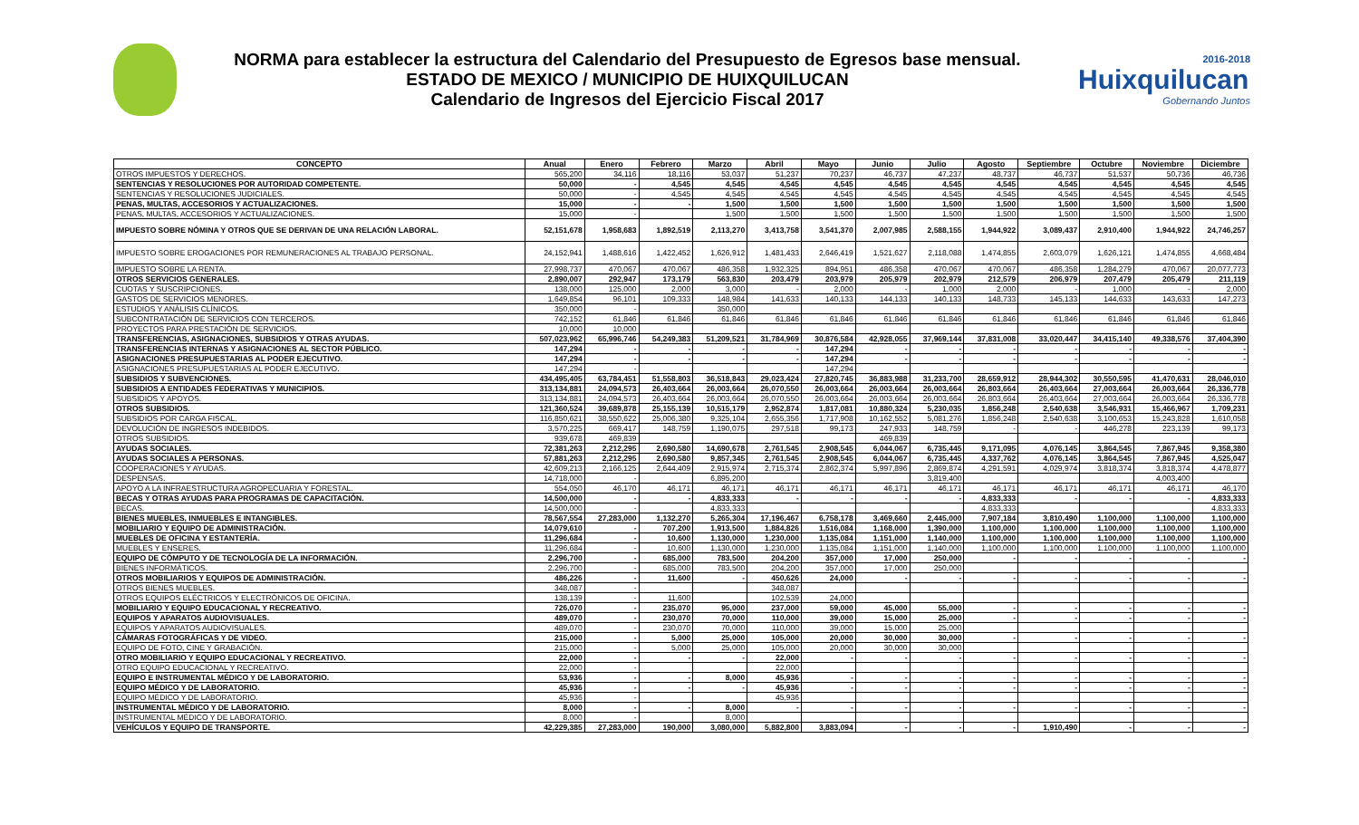NORMA para establecer la estructura del Calendario del Presupuesto de Egresos base mensual.
ESTADO DE MEXICO / MUNICIPIO DE HUIXQUILUCAN
Calendario de Ingresos del Ejercicio Fiscal 2017
2016-2018 Huixquilucan
Gobernando Juntos
| CONCEPTO | Anual | Enero | Febrero | Marzo | Abril | Mayo | Junio | Julio | Agosto | Septiembre | Octubre | Noviembre | Diciembre |
| --- | --- | --- | --- | --- | --- | --- | --- | --- | --- | --- | --- | --- | --- |
| OTROS IMPUESTOS Y DERECHOS. | 565,200 | 34,116 | 18,116 | 53,037 | 51,237 | 70,237 | 46,737 | 47,237 | 48,737 | 46,737 | 51,537 | 50,736 | 46,736 |
| SENTENCIAS Y RESOLUCIONES POR AUTORIDAD COMPETENTE. | 50,000 | - | 4,545 | 4,545 | 4,545 | 4,545 | 4,545 | 4,545 | 4,545 | 4,545 | 4,545 | 4,545 | 4,545 |
| SENTENCIAS Y RESOLUCIONES JUDICIALES. | 50,000 | - | 4,545 | 4,545 | 4,545 | 4,545 | 4,545 | 4,545 | 4,545 | 4,545 | 4,545 | 4,545 | 4,545 |
| PENAS, MULTAS, ACCESORIOS Y ACTUALIZACIONES. | 15,000 | - | - | 1,500 | 1,500 | 1,500 | 1,500 | 1,500 | 1,500 | 1,500 | 1,500 | 1,500 | 1,500 |
| PENAS, MULTAS, ACCESORIOS Y ACTUALIZACIONES. | 15,000 | - | | 1,500 | 1,500 | 1,500 | 1,500 | 1,500 | 1,500 | 1,500 | 1,500 | 1,500 | 1,500 |
| IMPUESTO SOBRE NÓMINA Y OTROS QUE SE DERIVAN DE UNA RELACIÓN LABORAL. | 52,151,678 | 1,958,683 | 1,892,519 | 2,113,270 | 3,413,758 | 3,541,370 | 2,007,985 | 2,588,155 | 1,944,922 | 3,089,437 | 2,910,400 | 1,944,922 | 24,746,257 |
| IMPUESTO SOBRE EROGACIONES POR REMUNERACIONES AL TRABAJO PERSONAL. | 24,152,941 | 1,488,616 | 1,422,452 | 1,626,912 | 1,481,433 | 2,646,419 | 1,521,627 | 2,118,088 | 1,474,855 | 2,603,079 | 1,626,121 | 1,474,855 | 4,668,484 |
| IMPUESTO SOBRE LA RENTA. | 27,998,737 | 470,067 | 470,067 | 486,358 | 1,932,325 | 894,951 | 486,358 | 470,067 | 470,067 | 486,358 | 1,284,279 | 470,067 | 20,077,773 |
| OTROS SERVICIOS GENERALES. | 2,890,007 | 292,947 | 173,179 | 563,830 | 203,479 | 203,979 | 205,979 | 202,979 | 212,579 | 206,979 | 207,479 | 205,479 | 211,119 |
| CUOTAS Y SUSCRIPCIONES. | 138,000 | 125,000 | 2,000 | 3,000 | - | 2,000 | - | 1,000 | 2,000 | - | 1,000 | - | 2,000 |
| GASTOS DE SERVICIOS MENORES. | 1,649,854 | 96,101 | 109,333 | 148,984 | 141,633 | 140,133 | 144,133 | 140,133 | 148,733 | 145,133 | 144,633 | 143,633 | 147,273 |
| ESTUDIOS Y ANÁLISIS CLÍNICOS. | 350,000 | - | | 350,000 | | | | | | | | | |
| SUBCONTRATACIÓN DE SERVICIOS CON TERCEROS. | 742,152 | 61,846 | 61,846 | 61,846 | 61,846 | 61,846 | 61,846 | 61,846 | 61,846 | 61,846 | 61,846 | 61,846 | 61,846 |
| PROYECTOS PARA PRESTACIÓN DE SERVICIOS. | 10,000 | 10,000 | | | | | | | | | | | |
| TRANSFERENCIAS, ASIGNACIONES, SUBSIDIOS Y OTRAS AYUDAS. | 507,023,962 | 65,996,746 | 54,249,383 | 51,209,521 | 31,784,969 | 30,876,584 | 42,928,055 | 37,969,144 | 37,831,008 | 33,020,447 | 34,415,140 | 49,338,576 | 37,404,390 |
| TRANSFERENCIAS INTERNAS Y ASIGNACIONES AL SECTOR PÚBLICO. | 147,294 | - | - | - | - | 147,294 | - | - | - | - | - | - | - |
| ASIGNACIONES PRESUPUESTARIAS AL PODER EJECUTIVO. | 147,294 | - | - | - | - | 147,294 | - | - | - | - | - | - | - |
| ASIGNACIONES PRESUPUESTARIAS AL PODER EJECUTIVO. | 147,294 | - | | | | 147,294 | | | | | | | |
| SUBSIDIOS Y SUBVENCIONES. | 434,495,405 | 63,784,451 | 51,558,803 | 36,518,843 | 29,023,424 | 27,820,745 | 36,883,988 | 31,233,700 | 28,659,912 | 28,944,302 | 30,550,595 | 41,470,631 | 28,046,010 |
| SUBSIDIOS A ENTIDADES FEDERATIVAS Y MUNICIPIOS. | 313,134,881 | 24,094,573 | 26,403,664 | 26,003,664 | 26,070,550 | 26,003,664 | 26,003,664 | 26,003,664 | 26,803,664 | 26,403,664 | 27,003,664 | 26,003,664 | 26,336,778 |
| SUBSIDIOS Y APOYOS. | 313,134,881 | 24,094,573 | 26,403,664 | 26,003,664 | 26,070,550 | 26,003,664 | 26,003,664 | 26,003,664 | 26,803,664 | 26,403,664 | 27,003,664 | 26,003,664 | 26,336,778 |
| OTROS SUBSIDIOS. | 121,360,524 | 39,689,878 | 25,155,139 | 10,515,179 | 2,952,874 | 1,817,081 | 10,880,324 | 5,230,035 | 1,856,248 | 2,540,638 | 3,546,931 | 15,466,967 | 1,709,231 |
| SUBSIDIOS POR CARGA FISCAL. | 116,850,621 | 38,550,622 | 25,006,380 | 9,325,104 | 2,655,356 | 1,717,908 | 10,162,552 | 5,081,276 | 1,856,248 | 2,540,638 | 3,100,653 | 15,243,828 | 1,610,058 |
| DEVOLUCIÓN DE INGRESOS INDEBIDOS. | 3,570,225 | 669,417 | 148,759 | 1,190,075 | 297,518 | 99,173 | 247,933 | 148,759 | - | - | 446,278 | 223,139 | 99,173 |
| OTROS SUBSIDIOS. | 939,678 | 469,839 | | | | | 469,839 | | | | | | |
| AYUDAS SOCIALES. | 72,381,263 | 2,212,295 | 2,690,580 | 14,690,678 | 2,761,545 | 2,908,545 | 6,044,067 | 6,735,445 | 9,171,095 | 4,076,145 | 3,864,545 | 7,867,945 | 9,358,380 |
| AYUDAS SOCIALES A PERSONAS. | 57,881,263 | 2,212,295 | 2,690,580 | 9,857,345 | 2,761,545 | 2,908,545 | 6,044,067 | 6,735,445 | 4,337,762 | 4,076,145 | 3,864,545 | 7,867,945 | 4,525,047 |
| COOPERACIONES Y AYUDAS. | 42,609,213 | 2,166,125 | 2,644,409 | 2,915,974 | 2,715,374 | 2,862,374 | 5,997,896 | 2,869,874 | 4,291,591 | 4,029,974 | 3,818,374 | 3,818,374 | 4,478,877 |
| DESPENSAS. | 14,718,000 | - | | 6,895,200 | | | | 3,819,400 | | | | 4,003,400 | |
| APOYO A LA INFRAESTRUCTURA AGROPECUARIA Y FORESTAL. | 554,050 | 46,170 | 46,171 | 46,171 | 46,171 | 46,171 | 46,171 | 46,171 | 46,171 | 46,171 | 46,171 | 46,171 | 46,170 |
| BECAS Y OTRAS AYUDAS PARA PROGRAMAS DE CAPACITACIÓN. | 14,500,000 | - | - | 4,833,333 | - | - | - | - | 4,833,333 | - | - | - | 4,833,333 |
| BECAS. | 14,500,000 | - | | 4,833,333 | | | | | 4,833,333 | | | | 4,833,333 |
| BIENES MUEBLES, INMUEBLES E INTANGIBLES. | 78,567,554 | 27,283,000 | 1,132,270 | 5,265,304 | 17,196,467 | 6,758,178 | 3,469,660 | 2,445,000 | 7,907,184 | 3,810,490 | 1,100,000 | 1,100,000 | 1,100,000 |
| MOBILIARIO Y EQUIPO DE ADMINISTRACIÓN. | 14,079,610 | - | 707,200 | 1,913,500 | 1,884,826 | 1,516,084 | 1,168,000 | 1,390,000 | 1,100,000 | 1,100,000 | 1,100,000 | 1,100,000 | 1,100,000 |
| MUEBLES DE OFICINA Y ESTANTERÍA. | 11,296,684 | - | 10,600 | 1,130,000 | 1,230,000 | 1,135,084 | 1,151,000 | 1,140,000 | 1,100,000 | 1,100,000 | 1,100,000 | 1,100,000 | 1,100,000 |
| MUEBLES Y ENSERES. | 11,296,684 | - | 10,600 | 1,130,000 | 1,230,000 | 1,135,084 | 1,151,000 | 1,140,000 | 1,100,000 | 1,100,000 | 1,100,000 | 1,100,000 | 1,100,000 |
| EQUIPO DE CÓMPUTO Y DE TECNOLOGÍA DE LA INFORMACIÓN. | 2,296,700 | - | 685,000 | 783,500 | 204,200 | 357,000 | 17,000 | 250,000 | - | - | - | - | - |
| BIENES INFORMÁTICOS. | 2,296,700 | - | 685,000 | 783,500 | 204,200 | 357,000 | 17,000 | 250,000 | | | | | |
| OTROS MOBILIARIOS Y EQUIPOS DE ADMINISTRACIÓN. | 486,226 | - | 11,600 | - | 450,626 | 24,000 | - | - | - | - | - | - | - |
| OTROS BIENES MUEBLES. | 348,087 | - | | | 348,087 | | | | | | | | |
| OTROS EQUIPOS ELÉCTRICOS Y ELECTRÓNICOS DE OFICINA. | 138,139 | - | 11,600 | | 102,539 | 24,000 | | | | | | | |
| MOBILIARIO Y EQUIPO EDUCACIONAL Y RECREATIVO. | 726,070 | - | 235,070 | 95,000 | 237,000 | 59,000 | 45,000 | 55,000 | - | - | - | - | - |
| EQUIPOS Y APARATOS AUDIOVISUALES. | 489,070 | - | 230,070 | 70,000 | 110,000 | 39,000 | 15,000 | 25,000 | - | - | - | - | - |
| EQUIPOS Y APARATOS AUDIOVISUALES. | 489,070 | - | 230,070 | 70,000 | 110,000 | 39,000 | 15,000 | 25,000 | | | | | |
| CÁMARAS FOTOGRÁFICAS Y DE VIDEO. | 215,000 | - | 5,000 | 25,000 | 105,000 | 20,000 | 30,000 | 30,000 | - | - | - | - | - |
| EQUIPO DE FOTO, CINE Y GRABACIÓN. | 215,000 | - | 5,000 | 25,000 | 105,000 | 20,000 | 30,000 | 30,000 | | | | | |
| OTRO MOBILIARIO Y EQUIPO EDUCACIONAL Y RECREATIVO. | 22,000 | - | - | - | 22,000 | - | - | - | - | - | - | - | - |
| OTRO EQUIPO EDUCACIONAL Y RECREATIVO. | 22,000 | - | | | 22,000 | | | | | | | | |
| EQUIPO E INSTRUMENTAL MÉDICO Y DE LABORATORIO. | 53,936 | - | - | 8,000 | 45,936 | - | - | - | - | - | - | - | - |
| EQUIPO MÉDICO Y DE LABORATORIO. | 45,936 | - | - | - | 45,936 | - | - | - | - | - | - | - | - |
| EQUIPO MÉDICO Y DE LABORATORIO. | 45,936 | - | | | 45,936 | | | | | | | | |
| INSTRUMENTAL MÉDICO Y DE LABORATORIO. | 8,000 | - | - | 8,000 | - | - | - | - | - | - | - | - | - |
| INSTRUMENTAL MÉDICO Y DE LABORATORIO. | 8,000 | - | | 8,000 | | | | | | | | | |
| VEHÍCULOS Y EQUIPO DE TRANSPORTE. | 42,229,385 | 27,283,000 | 190,000 | 3,080,000 | 5,882,800 | 3,883,094 | - | - | - | 1,910,490 | - | - | - |